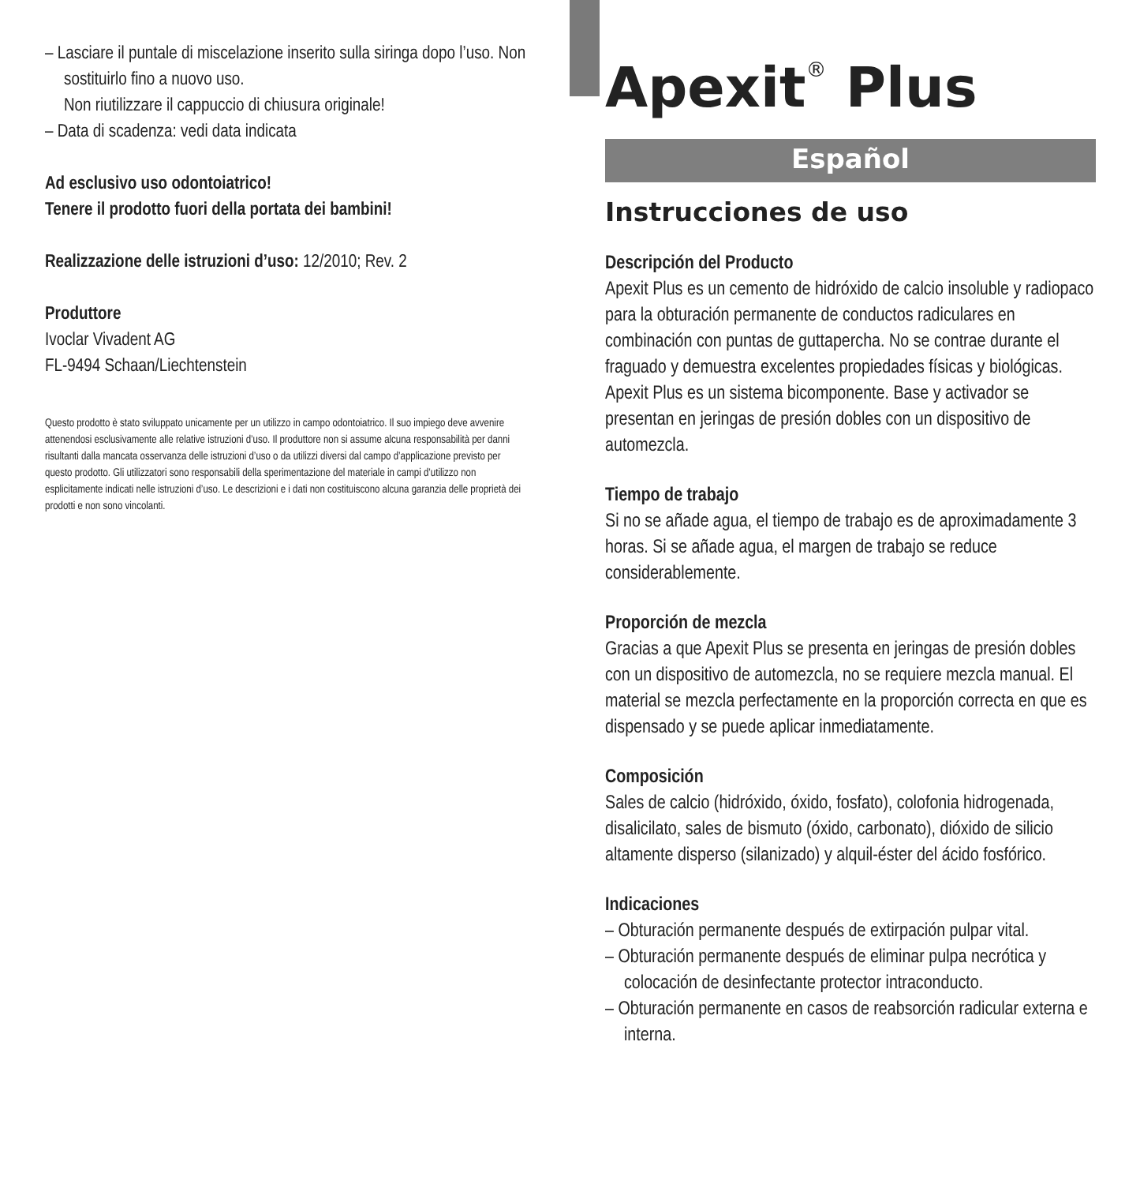– Lasciare il puntale di miscelazione inserito sulla siringa dopo l’uso. Non sostituirlo fino a nuovo uso.
Non riutilizzare il cappuccio di chiusura originale!
– Data di scadenza: vedi data indicata
Ad esclusivo uso odontoiatrico!
Tenere il prodotto fuori della portata dei bambini!
Realizzazione delle istruzioni d’uso: 12/2010; Rev. 2
Produttore
Ivoclar Vivadent AG
FL-9494 Schaan/Liechtenstein
Questo prodotto è stato sviluppato unicamente per un utilizzo in campo odontoiatrico. Il suo impiego deve avvenire attenendosi esclusivamente alle relative istruzioni d’uso. Il produttore non si assume alcuna responsabilità per danni risultanti dalla mancata osservanza delle istruzioni d’uso o da utilizzi diversi dal campo d’applicazione previsto per questo prodotto. Gli utilizzatori sono responsabili della sperimentazione del materiale in campi d’utilizzo non esplicitamente indicati nelle istruzioni d’uso. Le descrizioni e i dati non costituiscono alcuna garanzia delle proprietà dei prodotti e non sono vincolanti.
Apexit<sup>®</sup> Plus
Español
Instrucciones de uso
Descripción del Producto
Apexit Plus es un cemento de hidróxido de calcio insoluble y radiopaco para la obturación permanente de conductos radiculares en combinación con puntas de guttapercha. No se contrae durante el fraguado y demuestra excelentes propiedades físicas y biológicas. Apexit Plus es un sistema bicomponente. Base y activador se presentan en jeringas de presión dobles con un dispositivo de automezcla.
Tiempo de trabajo
Si no se añade agua, el tiempo de trabajo es de aproximadamente 3 horas. Si se añade agua, el margen de trabajo se reduce considerablemente.
Proporción de mezcla
Gracias a que Apexit Plus se presenta en jeringas de presión dobles con un dispositivo de automezcla, no se requiere mezcla manual. El material se mezcla perfectamente en la proporción correcta en que es dispensado y se puede aplicar inmediatamente.
Composición
Sales de calcio (hidróxido, óxido, fosfato), colofonia hidrogenada, disalicilato, sales de bismuto (óxido, carbonato), dióxido de silicio altamente disperso (silanizado) y alquil-éster del ácido fosfórico.
Indicaciones
– Obturación permanente después de extirpación pulpar vital.
– Obturación permanente después de eliminar pulpa necrótica y colocación de desinfectante protector intraconducto.
– Obturación permanente en casos de reabsorción radicular externa e interna.